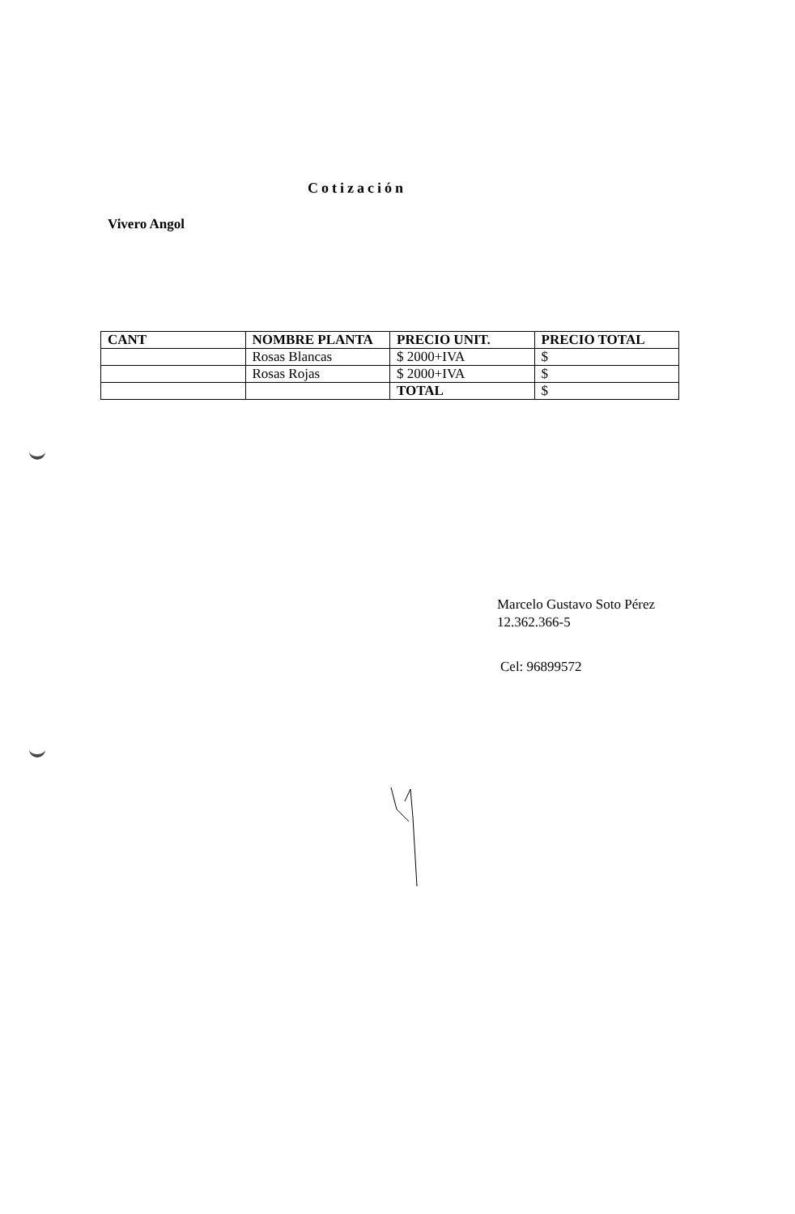Cotización
Vivero Angol
| CANT | NOMBRE PLANTA | PRECIO UNIT. | PRECIO TOTAL |
| --- | --- | --- | --- |
| | Rosas Blancas | $ 2000+IVA | $ |
| | Rosas Rojas | $ 2000+IVA | $ |
| | | TOTAL | $ |
Marcelo Gustavo Soto Pérez
12.362.366-5
Cel: 96899572